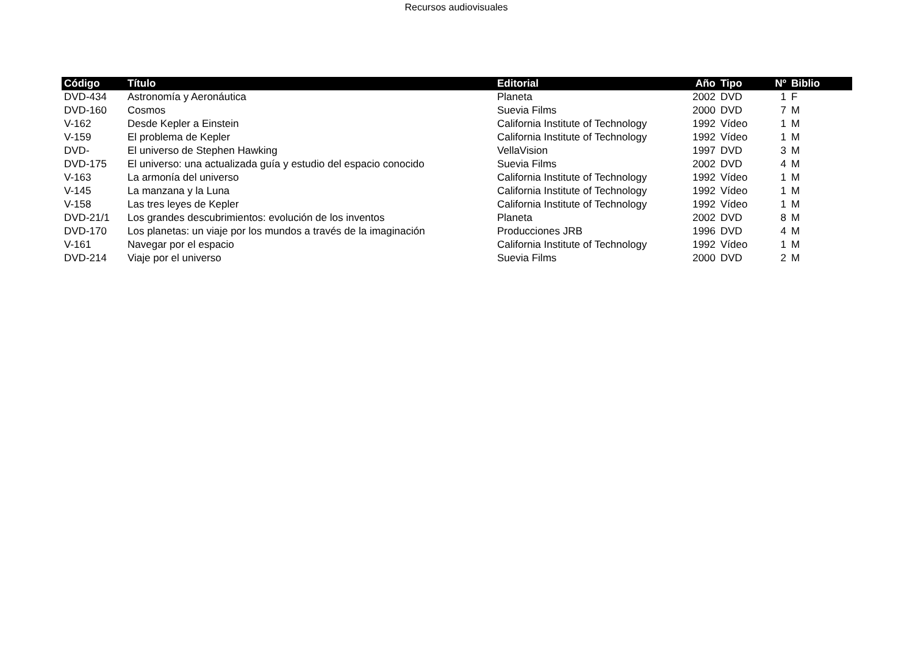Recursos audiovisuales
| Código | Título | Editorial | Año | Tipo | Nº | Biblio |
| --- | --- | --- | --- | --- | --- | --- |
| DVD-434 | Astronomía y Aeronáutica | Planeta | 2002 | DVD | 1 | F |
| DVD-160 | Cosmos | Suevia Films | 2000 | DVD | 7 | M |
| V-162 | Desde Kepler a Einstein | California Institute of Technology | 1992 | Vídeo | 1 | M |
| V-159 | El problema de Kepler | California Institute of Technology | 1992 | Vídeo | 1 | M |
| DVD- | El universo de Stephen Hawking | VellaVision | 1997 | DVD | 3 | M |
| DVD-175 | El universo: una actualizada guía y estudio del espacio conocido | Suevia Films | 2002 | DVD | 4 | M |
| V-163 | La armonía del universo | California Institute of Technology | 1992 | Vídeo | 1 | M |
| V-145 | La manzana y la Luna | California Institute of Technology | 1992 | Vídeo | 1 | M |
| V-158 | Las tres leyes de Kepler | California Institute of Technology | 1992 | Vídeo | 1 | M |
| DVD-21/1 | Los grandes descubrimientos: evolución de los inventos | Planeta | 2002 | DVD | 8 | M |
| DVD-170 | Los planetas: un viaje por los mundos a través de la imaginación | Producciones JRB | 1996 | DVD | 4 | M |
| V-161 | Navegar por el espacio | California Institute of Technology | 1992 | Vídeo | 1 | M |
| DVD-214 | Viaje por el universo | Suevia Films | 2000 | DVD | 2 | M |